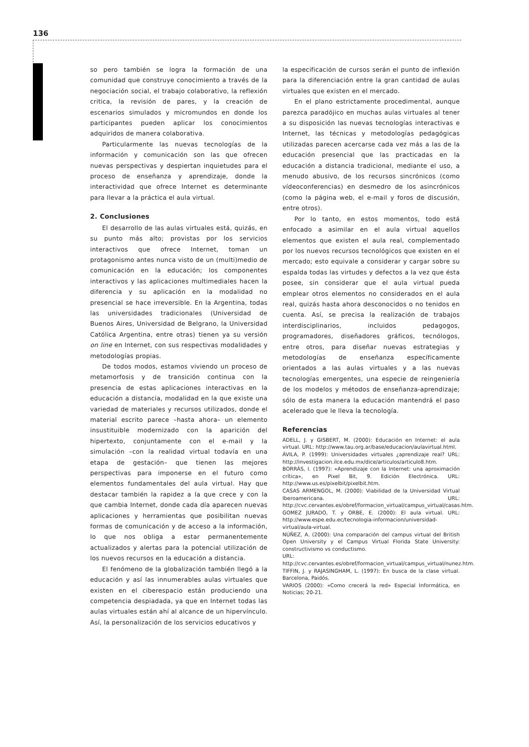136
so pero también se logra la formación de una comunidad que construye conocimiento a través de la negociación social, el trabajo colaborativo, la reflexión critica, la revisión de pares, y la creación de escenarios simulados y micromundos en donde los participantes pueden aplicar los conocimientos adquiridos de manera colaborativa.
Particularmente las nuevas tecnologías de la información y comunicación son las que ofrecen nuevas perspectivas y despiertan inquietudes para el proceso de enseñanza y aprendizaje, donde la interactividad que ofrece Internet es determinante para llevar a la práctica el aula virtual.
2. Conclusiones
El desarrollo de las aulas virtuales está, quizás, en su punto más alto; provistas por los servicios interactivos que ofrece Internet, toman un protagonismo antes nunca visto de un (multi)medio de comunicación en la educación; los componentes interactivos y las aplicaciones multimediales hacen la diferencia y su aplicación en la modalidad no presencial se hace irreversible. En la Argentina, todas las universidades tradicionales (Universidad de Buenos Aires, Universidad de Belgrano, la Universidad Católica Argentina, entre otras) tienen ya su versión on line en Internet, con sus respectivas modalidades y metodologías propias.
De todos modos, estamos viviendo un proceso de metamorfosis y de transición continua con la presencia de estas aplicaciones interactivas en la educación a distancia, modalidad en la que existe una variedad de materiales y recursos utilizados, donde el material escrito parece –hasta ahora– un elemento insustituible modernizado con la aparición del hipertexto, conjuntamente con el e-mail y la simulación –con la realidad virtual todavía en una etapa de gestación– que tienen las mejores perspectivas para imponerse en el futuro como elementos fundamentales del aula virtual. Hay que destacar también la rapidez a la que crece y con la que cambia Internet, donde cada día aparecen nuevas aplicaciones y herramientas que posibilitan nuevas formas de comunicación y de acceso a la información, lo que nos obliga a estar permanentemente actualizados y alertas para la potencial utilización de los nuevos recursos en la educación a distancia.
El fenómeno de la globalización también llegó a la educación y así las innumerables aulas virtuales que existen en el ciberespacio están produciendo una competencia despiadada, ya que en Internet todas las aulas virtuales están ahí al alcance de un hipervínculo. Así, la personalización de los servicios educativos y
la especificación de cursos serán el punto de inflexión para la diferenciación entre la gran cantidad de aulas virtuales que existen en el mercado.
En el plano estrictamente procedimental, aunque parezca paradójico en muchas aulas virtuales al tener a su disposición las nuevas tecnologías interactivas e Internet, las técnicas y metodologías pedagógicas utilizadas parecen acercarse cada vez más a las de la educación presencial que las practicadas en la educación a distancia tradicional, mediante el uso, a menudo abusivo, de los recursos sincrónicos (como vídeoconferencias) en desmedro de los asincrónicos (como la página web, el e-mail y foros de discusión, entre otros).
Por lo tanto, en estos momentos, todo está enfocado a asimilar en el aula virtual aquellos elementos que existen el aula real, complementado por los nuevos recursos tecnológicos que existen en el mercado; esto equivale a considerar y cargar sobre su espalda todas las virtudes y defectos a la vez que ésta posee, sin considerar que el aula virtual pueda emplear otros elementos no considerados en el aula real, quizás hasta ahora desconocidos o no tenidos en cuenta. Así, se precisa la realización de trabajos interdisciplinarios, incluidos pedagogos, programadores, diseñadores gráficos, tecnólogos, entre otros, para diseñar nuevas estrategias y metodologías de enseñanza específicamente orientados a las aulas virtuales y a las nuevas tecnologías emergentes, una especie de reingeniería de los modelos y métodos de enseñanza-aprendizaje; sólo de esta manera la educación mantendrá el paso acelerado que le lleva la tecnología.
Referencias
ADELL, J. y GISBERT, M. (2000): Educación en Internet: el aula virtual. URL: http://www.tau.org.ar/base/educacion/aulavirtual.html.
ÁVILA, P. (1999): Universidades virtuales ¿aprendizaje real? URL: http://investigacion.ilce.edu.mx/dice/articulos/articulo8.htm.
BORRÁS, I. (1997): «Aprendizaje con la Internet: una aproximación crítica», en Pixel Bit, 9. Edición Electrónica. URL: http://www.us.es/pixelbit/pixelbit.htm.
CASAS ARMENGOL, M. (2000): Viabilidad de la Universidad Virtual Iberoamericana. URL: http://cvc.cervantes.es/obref/formacion_virtual/campus_virtual/casas.htm.
GOMEZ JURADO, T. y ORBE, E. (2000): El aula virtual. URL: http://www.espe.edu.ec/tecnologia-informacion/universidad-virtual/aula-virtual.
NÚÑEZ, A. (2000): Una comparación del campus virtual del British Open University y el Campus Virtual Florida State University: constructivismo vs conductismo.
URL: http://cvc.cervantes.es/obref/formacion_virtual/campus_virtual/nunez.htm.
TIFFIN, J. y RAJASINGHAM, L. (1997): En busca de la clase virtual. Barcelona, Paidós.
VARIOS (2000): «Como crecerá la red» Especial Informática, en Noticias; 20-21.